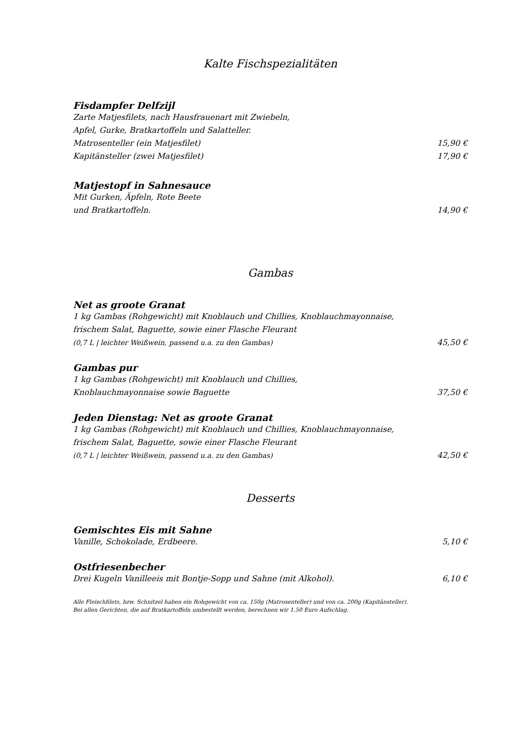Kalte Fischspezialitäten
Fisdampfer Delfzijl
Zarte Matjesfilets, nach Hausfrauenart mit Zwiebeln,
Apfel, Gurke, Bratkartoffeln und Salatteller.
Matrosenteller (ein Matjesfilet) 15,90 €
Kapitänsteller (zwei Matjesfilet) 17,90 €
Matjestopf in Sahnesauce
Mit Gurken, Äpfeln, Rote Beete
und Bratkartoffeln. 14,90 €
Gambas
Net as groote Granat
1 kg Gambas (Rohgewicht) mit Knoblauch und Chillies, Knoblauchmayonnaise,
frischem Salat, Baguette, sowie einer Flasche Fleurant
(0,7 L | leichter Weißwein, passend u.a. zu den Gambas) 45,50 €
Gambas pur
1 kg Gambas (Rohgewicht) mit Knoblauch und Chillies,
Knoblauchmayonnaise sowie Baguette 37,50 €
Jeden Dienstag: Net as groote Granat
1 kg Gambas (Rohgewicht) mit Knoblauch und Chillies, Knoblauchmayonnaise,
frischem Salat, Baguette, sowie einer Flasche Fleurant
(0,7 L | leichter Weißwein, passend u.a. zu den Gambas) 42,50 €
Desserts
Gemischtes Eis mit Sahne
Vanille, Schokolade, Erdbeere. 5,10 €
Ostfriesenbecher
Drei Kugeln Vanilleeis mit Bontje-Sopp und Sahne (mit Alkohol). 6,10 €
Alle Fleischfilets, bzw. Schnitzel haben ein Rohgewicht von ca. 150g (Matrosenteller) und von ca. 200g (Kapitänsteller).
Bei allen Gerichten, die auf Bratkartoffeln umbestellt werden, berechnen wir 1,50 Euro Aufschlag.